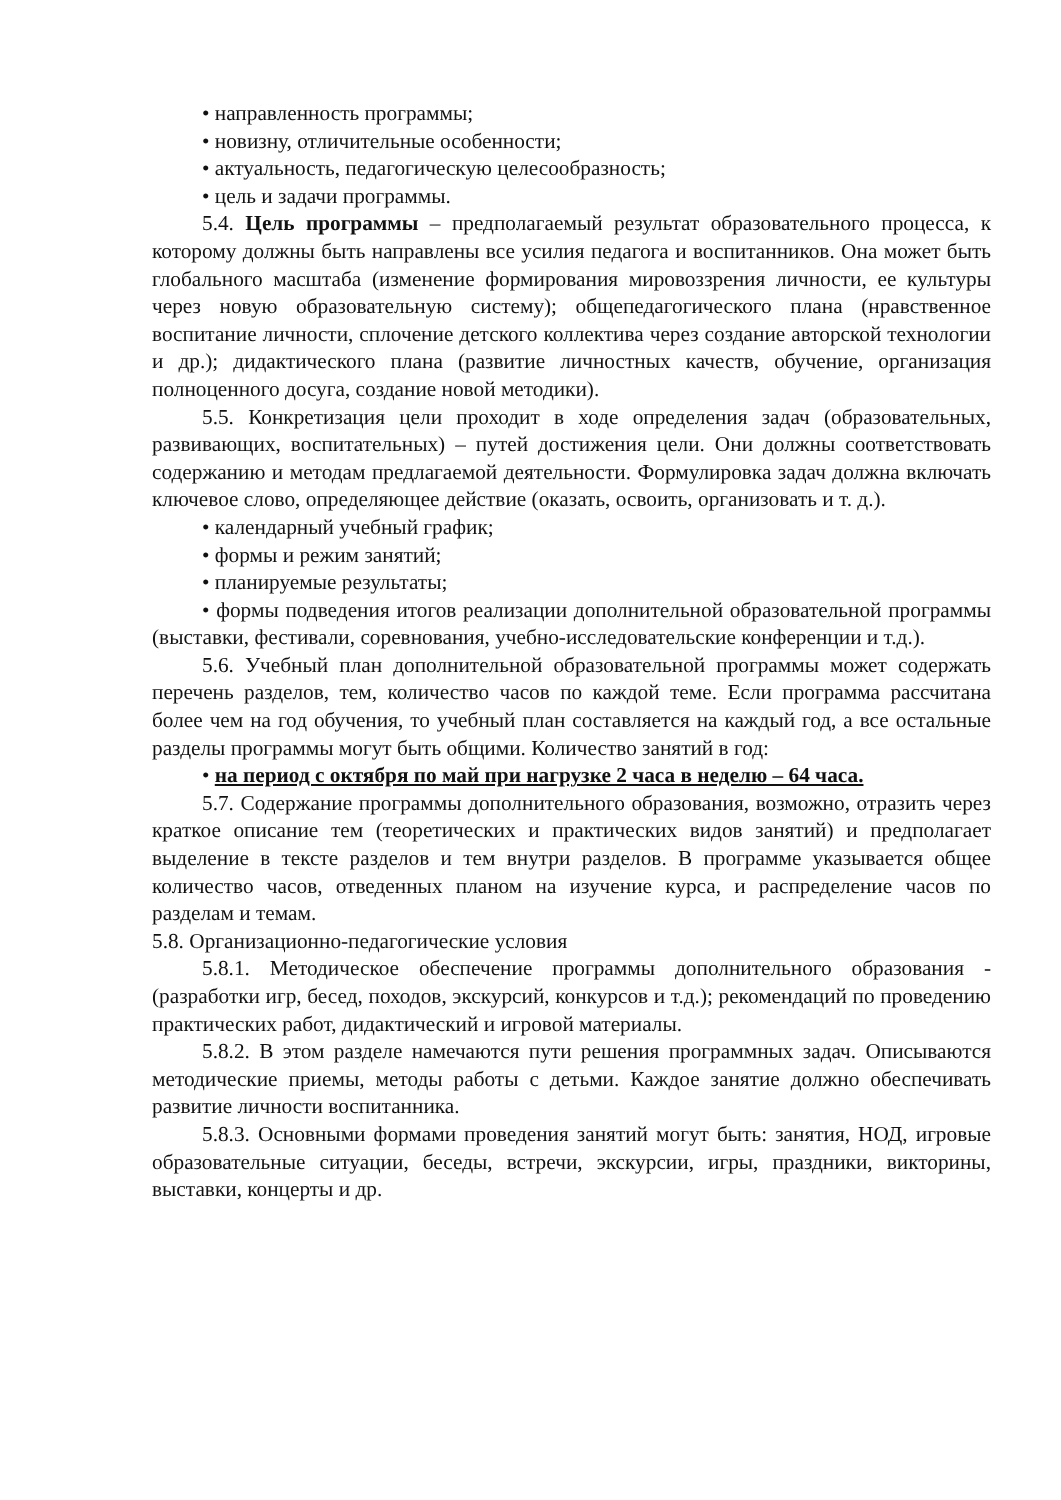• направленность программы;
• новизну, отличительные особенности;
• актуальность, педагогическую целесообразность;
• цель и задачи программы.
5.4. Цель программы – предполагаемый результат образовательного процесса, к которому должны быть направлены все усилия педагога и воспитанников. Она может быть глобального масштаба (изменение формирования мировоззрения личности, ее культуры через новую образовательную систему); общепедагогического плана (нравственное воспитание личности, сплочение детского коллектива через создание авторской технологии и др.); дидактического плана (развитие личностных качеств, обучение, организация полноценного досуга, создание новой методики).
5.5. Конкретизация цели проходит в ходе определения задач (образовательных, развивающих, воспитательных) – путей достижения цели. Они должны соответствовать содержанию и методам предлагаемой деятельности. Формулировка задач должна включать ключевое слово, определяющее действие (оказать, освоить, организовать и т. д.).
• календарный учебный график;
• формы и режим занятий;
• планируемые результаты;
• формы подведения итогов реализации дополнительной образовательной программы (выставки, фестивали, соревнования, учебно-исследовательские конференции и т.д.).
5.6. Учебный план дополнительной образовательной программы может содержать перечень разделов, тем, количество часов по каждой теме. Если программа рассчитана более чем на год обучения, то учебный план составляется на каждый год, а все остальные разделы программы могут быть общими. Количество занятий в год:
• на период с октября по май при нагрузке 2 часа в неделю – 64 часа.
5.7. Содержание программы дополнительного образования, возможно, отразить через краткое описание тем (теоретических и практических видов занятий) и предполагает выделение в тексте разделов и тем внутри разделов. В программе указывается общее количество часов, отведенных планом на изучение курса, и распределение часов по разделам и темам.
5.8. Организационно-педагогические условия
5.8.1. Методическое обеспечение программы дополнительного образования - (разработки игр, бесед, походов, экскурсий, конкурсов и т.д.); рекомендаций по проведению практических работ, дидактический и игровой материалы.
5.8.2. В этом разделе намечаются пути решения программных задач. Описываются методические приемы, методы работы с детьми. Каждое занятие должно обеспечивать развитие личности воспитанника.
5.8.3. Основными формами проведения занятий могут быть: занятия, НОД, игровые образовательные ситуации, беседы, встречи, экскурсии, игры, праздники, викторины, выставки, концерты и др.